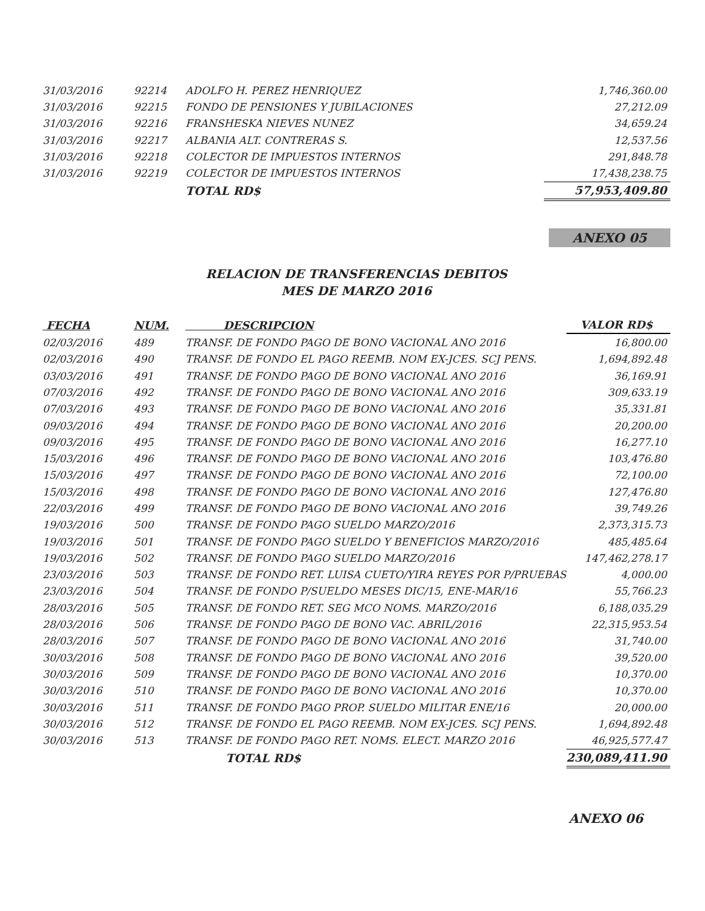| 31/03/2016 | 92214 | ADOLFO H. PEREZ HENRIQUEZ | 1,746,360.00 |
| 31/03/2016 | 92215 | FONDO DE PENSIONES Y JUBILACIONES | 27,212.09 |
| 31/03/2016 | 92216 | FRANSHESKA NIEVES NUNEZ | 34,659.24 |
| 31/03/2016 | 92217 | ALBANIA ALT. CONTRERAS S. | 12,537.56 |
| 31/03/2016 | 92218 | COLECTOR DE IMPUESTOS INTERNOS | 291,848.78 |
| 31/03/2016 | 92219 | COLECTOR DE IMPUESTOS INTERNOS | 17,438,238.75 |
| | | TOTAL RD$ | 57,953,409.80 |
ANEXO 05
RELACION DE TRANSFERENCIAS DEBITOS
MES DE MARZO 2016
| FECHA | NUM. | DESCRIPCION | VALOR RD$ |
| --- | --- | --- | --- |
| 02/03/2016 | 489 | TRANSF. DE FONDO PAGO DE BONO VACIONAL ANO 2016 | 16,800.00 |
| 02/03/2016 | 490 | TRANSF. DE FONDO EL PAGO REEMB. NOM EX-JCES. SCJ PENS. | 1,694,892.48 |
| 03/03/2016 | 491 | TRANSF. DE FONDO PAGO DE BONO VACIONAL ANO 2016 | 36,169.91 |
| 07/03/2016 | 492 | TRANSF. DE FONDO PAGO DE BONO VACIONAL ANO 2016 | 309,633.19 |
| 07/03/2016 | 493 | TRANSF. DE FONDO PAGO DE BONO VACIONAL ANO 2016 | 35,331.81 |
| 09/03/2016 | 494 | TRANSF. DE FONDO PAGO DE BONO VACIONAL ANO 2016 | 20,200.00 |
| 09/03/2016 | 495 | TRANSF. DE FONDO PAGO DE BONO VACIONAL ANO 2016 | 16,277.10 |
| 15/03/2016 | 496 | TRANSF. DE FONDO PAGO DE BONO VACIONAL ANO 2016 | 103,476.80 |
| 15/03/2016 | 497 | TRANSF. DE FONDO PAGO DE BONO VACIONAL ANO 2016 | 72,100.00 |
| 15/03/2016 | 498 | TRANSF. DE FONDO PAGO DE BONO VACIONAL ANO 2016 | 127,476.80 |
| 22/03/2016 | 499 | TRANSF. DE FONDO PAGO DE BONO VACIONAL ANO 2016 | 39,749.26 |
| 19/03/2016 | 500 | TRANSF. DE FONDO PAGO SUELDO MARZO/2016 | 2,373,315.73 |
| 19/03/2016 | 501 | TRANSF. DE FONDO PAGO SUELDO Y BENEFICIOS MARZO/2016 | 485,485.64 |
| 19/03/2016 | 502 | TRANSF. DE FONDO PAGO SUELDO MARZO/2016 | 147,462,278.17 |
| 23/03/2016 | 503 | TRANSF. DE FONDO RET. LUISA CUETO/YIRA REYES POR P/PRUEBAS | 4,000.00 |
| 23/03/2016 | 504 | TRANSF. DE FONDO P/SUELDO MESES DIC/15, ENE-MAR/16 | 55,766.23 |
| 28/03/2016 | 505 | TRANSF. DE FONDO RET. SEG MCO NOMS. MARZO/2016 | 6,188,035.29 |
| 28/03/2016 | 506 | TRANSF. DE FONDO PAGO DE BONO VAC. ABRIL/2016 | 22,315,953.54 |
| 28/03/2016 | 507 | TRANSF. DE FONDO PAGO DE BONO VACIONAL ANO 2016 | 31,740.00 |
| 30/03/2016 | 508 | TRANSF. DE FONDO PAGO DE BONO VACIONAL ANO 2016 | 39,520.00 |
| 30/03/2016 | 509 | TRANSF. DE FONDO PAGO DE BONO VACIONAL ANO 2016 | 10,370.00 |
| 30/03/2016 | 510 | TRANSF. DE FONDO PAGO DE BONO VACIONAL ANO 2016 | 10,370.00 |
| 30/03/2016 | 511 | TRANSF. DE FONDO PAGO PROP. SUELDO MILITAR ENE/16 | 20,000.00 |
| 30/03/2016 | 512 | TRANSF. DE FONDO EL PAGO REEMB. NOM EX-JCES. SCJ PENS. | 1,694,892.48 |
| 30/03/2016 | 513 | TRANSF. DE FONDO PAGO RET. NOMS. ELECT. MARZO 2016 | 46,925,577.47 |
| | | TOTAL RD$ | 230,089,411.90 |
ANEXO 06